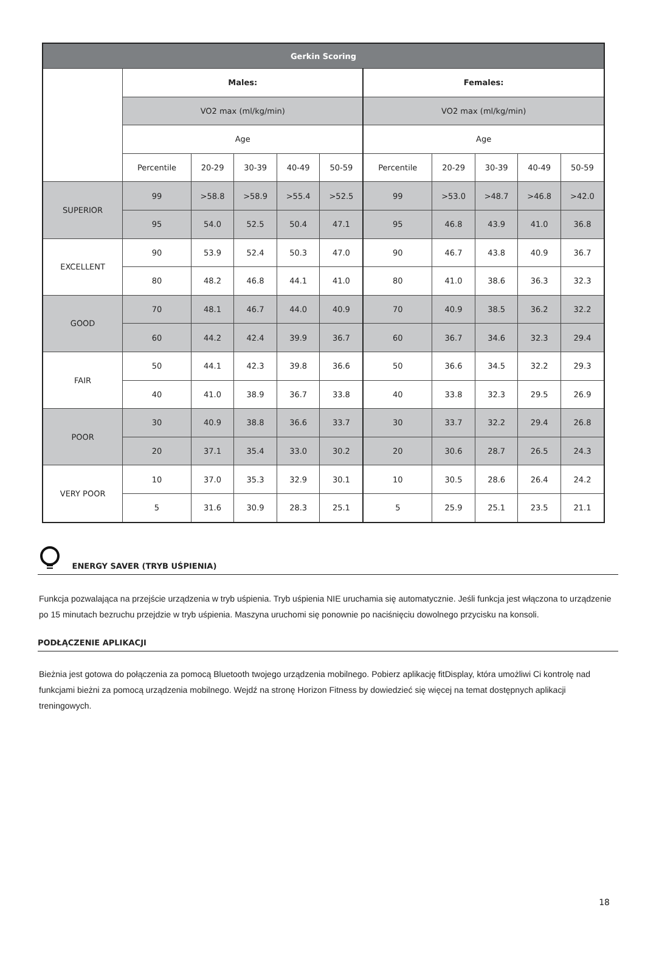| Gerkin Scoring | | | | | | | | | | |
| --- | --- | --- | --- | --- | --- | --- | --- | --- | --- | --- |
| | Males: | | | | | Females: | | | | |
| | VO2 max (ml/kg/min) | | | | | VO2 max (ml/kg/min) | | | | |
| | Age | | | | | Age | | | | |
| | Percentile | 20-29 | 30-39 | 40-49 | 50-59 | Percentile | 20-29 | 30-39 | 40-49 | 50-59 |
| SUPERIOR | 99 | >58.8 | >58.9 | >55.4 | >52.5 | 99 | >53.0 | >48.7 | >46.8 | >42.0 |
| | 95 | 54.0 | 52.5 | 50.4 | 47.1 | 95 | 46.8 | 43.9 | 41.0 | 36.8 |
| EXCELLENT | 90 | 53.9 | 52.4 | 50.3 | 47.0 | 90 | 46.7 | 43.8 | 40.9 | 36.7 |
| | 80 | 48.2 | 46.8 | 44.1 | 41.0 | 80 | 41.0 | 38.6 | 36.3 | 32.3 |
| GOOD | 70 | 48.1 | 46.7 | 44.0 | 40.9 | 70 | 40.9 | 38.5 | 36.2 | 32.2 |
| | 60 | 44.2 | 42.4 | 39.9 | 36.7 | 60 | 36.7 | 34.6 | 32.3 | 29.4 |
| FAIR | 50 | 44.1 | 42.3 | 39.8 | 36.6 | 50 | 36.6 | 34.5 | 32.2 | 29.3 |
| | 40 | 41.0 | 38.9 | 36.7 | 33.8 | 40 | 33.8 | 32.3 | 29.5 | 26.9 |
| POOR | 30 | 40.9 | 38.8 | 36.6 | 33.7 | 30 | 33.7 | 32.2 | 29.4 | 26.8 |
| | 20 | 37.1 | 35.4 | 33.0 | 30.2 | 20 | 30.6 | 28.7 | 26.5 | 24.3 |
| VERY POOR | 10 | 37.0 | 35.3 | 32.9 | 30.1 | 10 | 30.5 | 28.6 | 26.4 | 24.2 |
| | 5 | 31.6 | 30.9 | 28.3 | 25.1 | 5 | 25.9 | 25.1 | 23.5 | 21.1 |
ENERGY SAVER (TRYB UŚPIENIA)
Funkcja pozwalająca na przejście urządzenia w tryb uśpienia. Tryb uśpienia NIE uruchamia się automatycznie. Jeśli funkcja jest włączona to urządzenie po 15 minutach bezruchu przejdzie w tryb uśpienia. Maszyna uruchomi się ponownie po naciśnięciu dowolnego przycisku na konsoli.
PODŁĄCZENIE APLIKACJI
Bieżnia jest gotowa do połączenia za pomocą Bluetooth twojego urządzenia mobilnego. Pobierz aplikację fitDisplay, która umożliwi Ci kontrolę nad funkcjami bieżni za pomocą urządzenia mobilnego. Wejdź na stronę Horizon Fitness by dowiedzieć się więcej na temat dostępnych aplikacji treningowych.
18